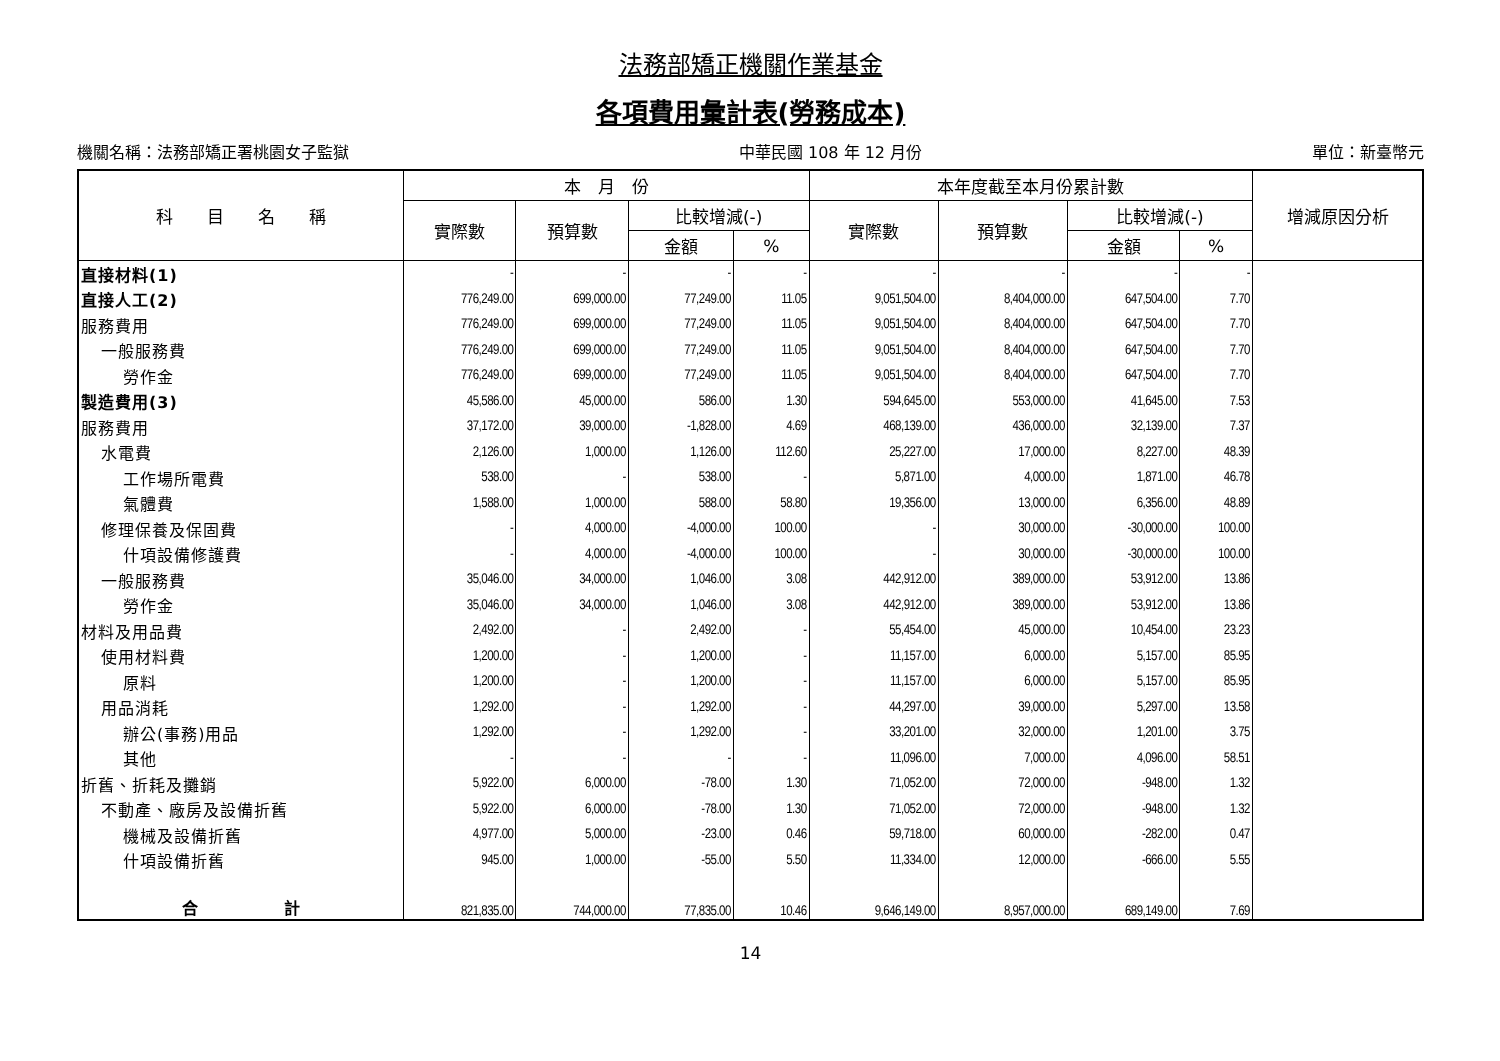法務部矯正機關作業基金
各項費用彙計表(勞務成本)
機關名稱：法務部矯正署桃園女子監獄 中華民國 108 年 12 月份 單位：新臺幣元
| 科 目 名 稱 | 本 月 份 | | | | 本年度截至本月份累計數 | | | | 增減原因分析 |
| --- | --- | --- | --- | --- | --- | --- | --- | --- | --- |
| | 實際數 | 預算數 | 比較增減(-) | | 實際數 | 預算數 | 比較增減(-) | | |
| | | | 金額 | % | | | 金額 | % | |
| 直接材料(1) | - | - | - | - | - | - | - | - | |
| 直接人工(2) | 776,249.00 | 699,000.00 | 77,249.00 | 11.05 | 9,051,504.00 | 8,404,000.00 | 647,504.00 | 7.70 | |
| 服務費用 | 776,249.00 | 699,000.00 | 77,249.00 | 11.05 | 9,051,504.00 | 8,404,000.00 | 647,504.00 | 7.70 | |
| 一般服務費 | 776,249.00 | 699,000.00 | 77,249.00 | 11.05 | 9,051,504.00 | 8,404,000.00 | 647,504.00 | 7.70 | |
| 勞作金 | 776,249.00 | 699,000.00 | 77,249.00 | 11.05 | 9,051,504.00 | 8,404,000.00 | 647,504.00 | 7.70 | |
| 製造費用(3) | 45,586.00 | 45,000.00 | 586.00 | 1.30 | 594,645.00 | 553,000.00 | 41,645.00 | 7.53 | |
| 服務費用 | 37,172.00 | 39,000.00 | -1,828.00 | 4.69 | 468,139.00 | 436,000.00 | 32,139.00 | 7.37 | |
| 水電費 | 2,126.00 | 1,000.00 | 1,126.00 | 112.60 | 25,227.00 | 17,000.00 | 8,227.00 | 48.39 | |
| 工作場所電費 | 538.00 | - | 538.00 | - | 5,871.00 | 4,000.00 | 1,871.00 | 46.78 | |
| 氣體費 | 1,588.00 | 1,000.00 | 588.00 | 58.80 | 19,356.00 | 13,000.00 | 6,356.00 | 48.89 | |
| 修理保養及保固費 | - | 4,000.00 | -4,000.00 | 100.00 | - | 30,000.00 | -30,000.00 | 100.00 | |
| 什項設備修護費 | - | 4,000.00 | -4,000.00 | 100.00 | - | 30,000.00 | -30,000.00 | 100.00 | |
| 一般服務費 | 35,046.00 | 34,000.00 | 1,046.00 | 3.08 | 442,912.00 | 389,000.00 | 53,912.00 | 13.86 | |
| 勞作金 | 35,046.00 | 34,000.00 | 1,046.00 | 3.08 | 442,912.00 | 389,000.00 | 53,912.00 | 13.86 | |
| 材料及用品費 | 2,492.00 | - | 2,492.00 | - | 55,454.00 | 45,000.00 | 10,454.00 | 23.23 | |
| 使用材料費 | 1,200.00 | - | 1,200.00 | - | 11,157.00 | 6,000.00 | 5,157.00 | 85.95 | |
| 原料 | 1,200.00 | - | 1,200.00 | - | 11,157.00 | 6,000.00 | 5,157.00 | 85.95 | |
| 用品消耗 | 1,292.00 | - | 1,292.00 | - | 44,297.00 | 39,000.00 | 5,297.00 | 13.58 | |
| 辦公(事務)用品 | 1,292.00 | - | 1,292.00 | - | 33,201.00 | 32,000.00 | 1,201.00 | 3.75 | |
| 其他 | - | - | - | - | 11,096.00 | 7,000.00 | 4,096.00 | 58.51 | |
| 折舊、折耗及攤銷 | 5,922.00 | 6,000.00 | -78.00 | 1.30 | 71,052.00 | 72,000.00 | -948.00 | 1.32 | |
| 不動產、廠房及設備折舊 | 5,922.00 | 6,000.00 | -78.00 | 1.30 | 71,052.00 | 72,000.00 | -948.00 | 1.32 | |
| 機械及設備折舊 | 4,977.00 | 5,000.00 | -23.00 | 0.46 | 59,718.00 | 60,000.00 | -282.00 | 0.47 | |
| 什項設備折舊 | 945.00 | 1,000.00 | -55.00 | 5.50 | 11,334.00 | 12,000.00 | -666.00 | 5.55 | |
| 合 計 | 821,835.00 | 744,000.00 | 77,835.00 | 10.46 | 9,646,149.00 | 8,957,000.00 | 689,149.00 | 7.69 | |
14